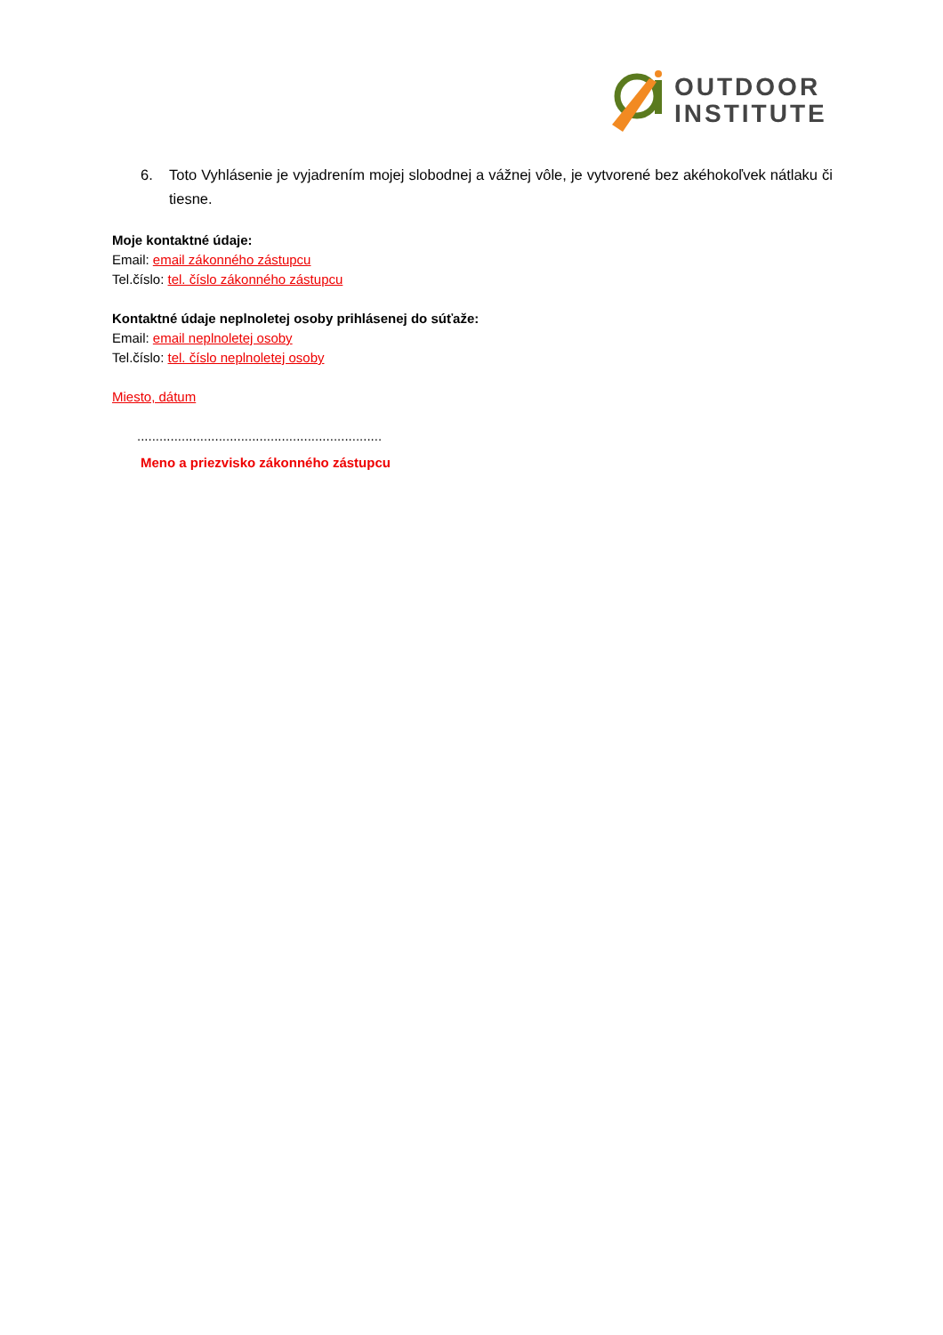OUTDOOR
INSTITUTE
6. Toto Vyhlásenie je vyjadrením mojej slobodnej a vážnej vôle, je vytvorené bez akéhokoľvek nátlaku či tiesne.
Moje kontaktné údaje:
Email: email zákonného zástupcu
Tel.číslo: tel. číslo zákonného zástupcu
Kontaktné údaje neplnoletej osoby prihlásenej do súťaže:
Email: email neplnoletej osoby
Tel.číslo: tel. číslo neplnoletej osoby
Miesto, dátum
..................................................................
Meno a priezvisko zákonného zástupcu